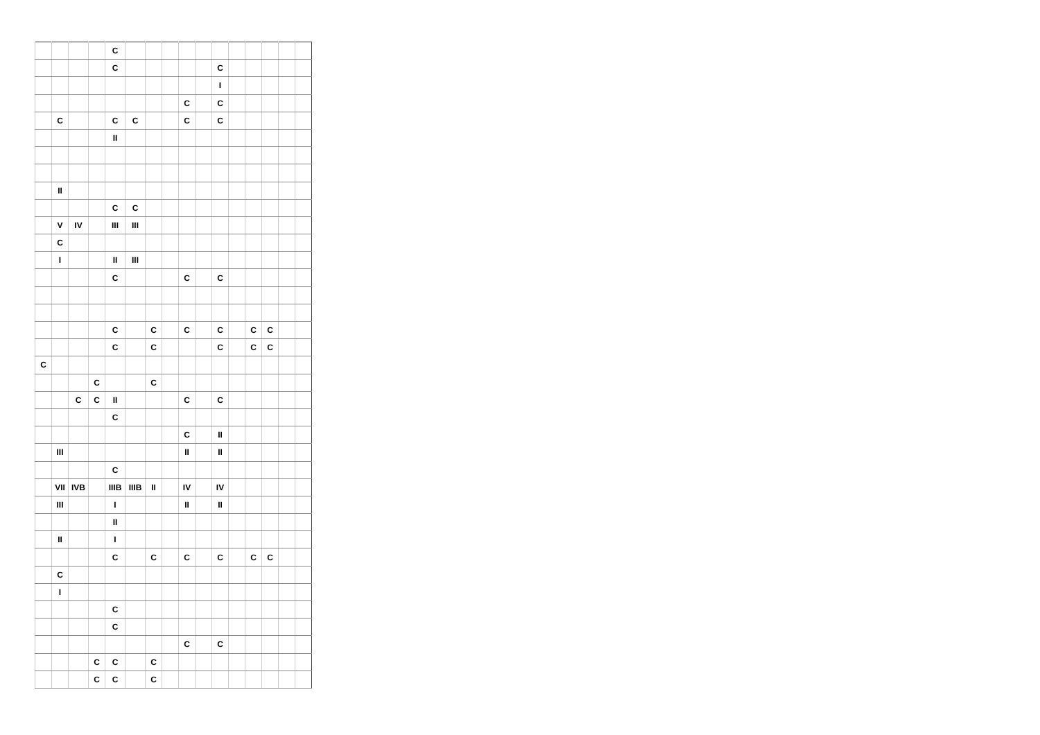| | | | | C | | | | | | | | | | | |
| | | | | C | | | | | | C | | | | | |
| | | | | | | | | | | I | | | | | |
| | | | | | | | | C | | C | | | | | |
| | C | | | C | C | | | C | | C | | | | | |
| | | | | II | | | | | | | | | | | |
| | II | | | | | | | | | | | | | | |
| | | | | C | C | | | | | | | | | | |
| | V | IV | | III | III | | | | | | | | | | |
| | C | | | | | | | | | | | | | | |
| | I | | | II | III | | | | | | | | | | |
| | | | | C | | | | C | | C | | | | | |
| | | | | C | | C | | C | | C | | C | C | | |
| | | | | C | | C | | | | C | | C | C | | |
| C | | | | | | | | | | | | | | | |
| | | | C | | | C | | | | | | | | | |
| | | C | C | II | | | | C | | C | | | | | |
| | | | | C | | | | | | | | | | | |
| | | | | | | | | C | | II | | | | | |
| | III | | | | | | | II | | II | | | | | |
| | | | | C | | | | | | | | | | | |
| | VII | IVB | | IIIB | IIIB | II | | IV | | IV | | | | | |
| | III | | | I | | | | II | | II | | | | | |
| | | | | II | | | | | | | | | | | |
| | II | | | I | | | | | | | | | | | |
| | | | | C | | C | | C | | C | | C | C | | |
| | C | | | | | | | | | | | | | | |
| | I | | | | | | | | | | | | | | |
| | | | | C | | | | | | | | | | | |
| | | | | C | | | | | | | | | | | |
| | | | | | | | | C | | C | | | | | |
| | | | C | C | | C | | | | | | | | | |
| | | | C | C | | C | | | | | | | | | |